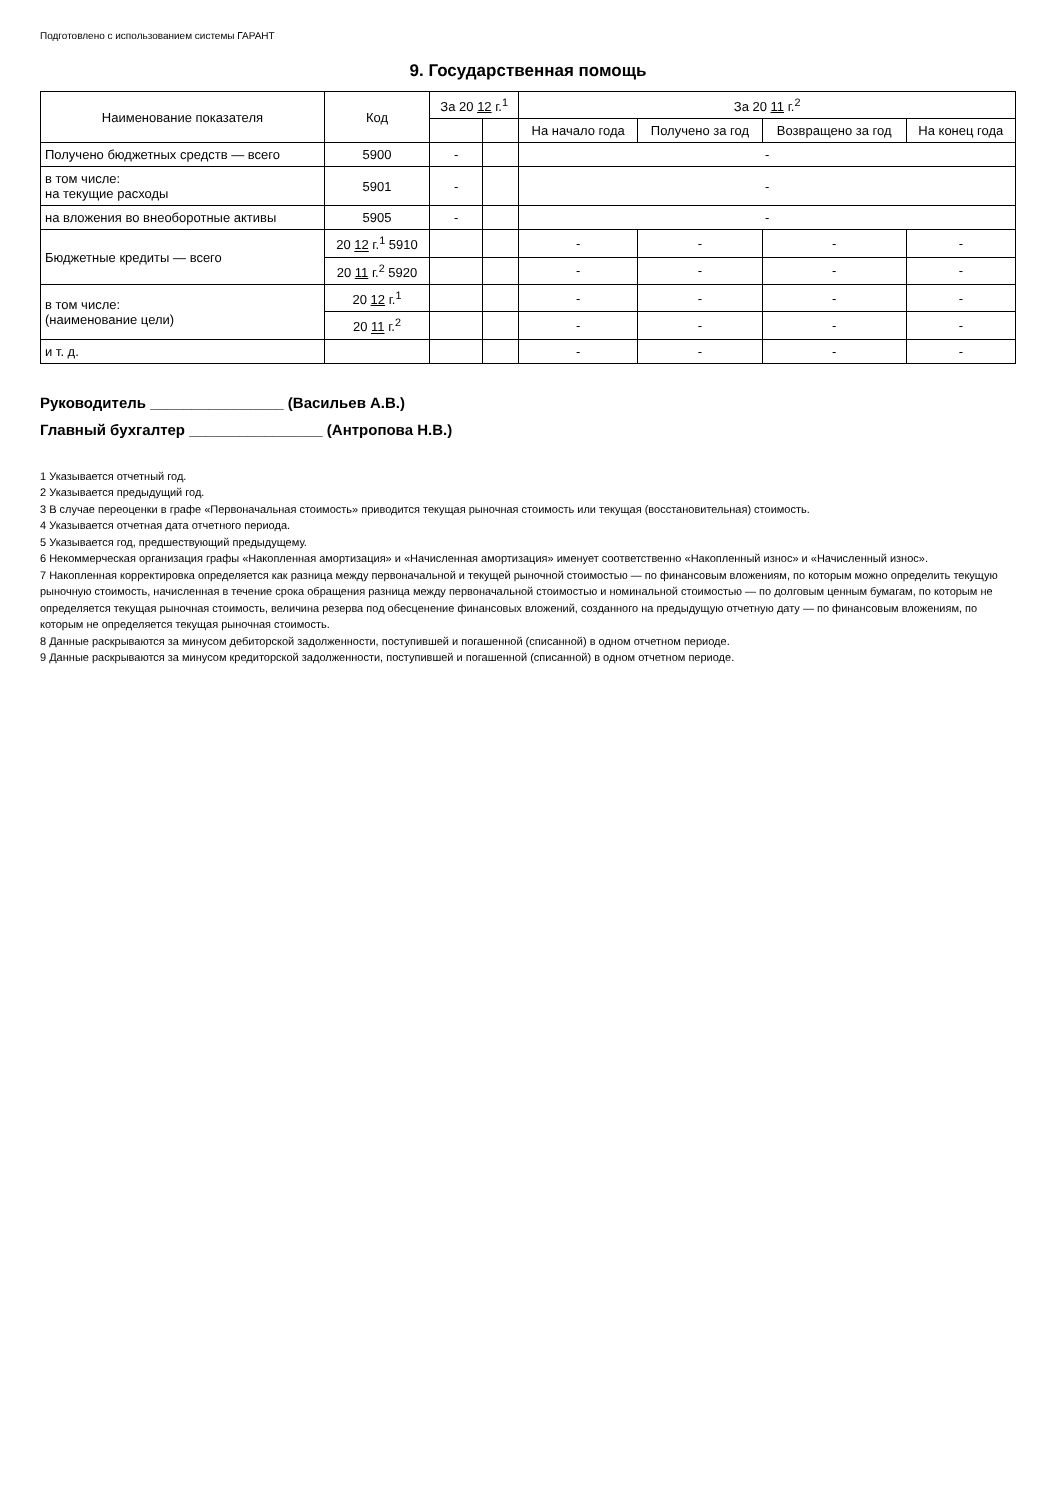Подготовлено с использованием системы ГАРАНТ
9. Государственная помощь
| Наименование показателя | Код | За 20 12 г.<sup>1</sup> | | За 20 11 г.<sup>2</sup> | | | |
| --- | --- | --- | --- | --- | --- | --- | --- |
| | | | | На начало года | Получено за год | Возвращено за год | На конец года |
| Получено бюджетных средств — всего | 5900 | - | | - | | | |
| в том числе: на текущие расходы | 5901 | - | | - | | | |
| на вложения во внеоборотные активы | 5905 | - | | - | | | |
| Бюджетные кредиты — всего | 20 12 г.<sup>1</sup> 5910 | | | - | - | - | - |
| | 20 11 г.<sup>2</sup> 5920 | | | - | - | - | - |
| в том числе: (наименование цели) | 20 12 г.<sup>1</sup> | | | - | - | - | - |
| | 20 11 г.<sup>2</sup> | | | - | - | - | - |
| и т. д. | | | | - | - | - | - |
Руководитель ________________ (Васильев А.В.)
Главный бухгалтер ________________ (Антропова Н.В.)
1 Указывается отчетный год.
2 Указывается предыдущий год.
3 В случае переоценки в графе «Первоначальная стоимость» приводится текущая рыночная стоимость или текущая (восстановительная) стоимость.
4 Указывается отчетная дата отчетного периода.
5 Указывается год, предшествующий предыдущему.
6 Некоммерческая организация графы «Накопленная амортизация» и «Начисленная амортизация» именует соответственно «Накопленный износ» и «Начисленный износ».
7 Накопленная корректировка определяется как разница между первоначальной и текущей рыночной стоимостью — по финансовым вложениям, по которым можно определить текущую рыночную стоимость, начисленная в течение срока обращения разница между первоначальной стоимостью и номинальной стоимостью — по долговым ценным бумагам, по которым не определяется текущая рыночная стоимость, величина резерва под обесценение финансовых вложений, созданного на предыдущую отчетную дату — по финансовым вложениям, по которым не определяется текущая рыночная стоимость.
8 Данные раскрываются за минусом дебиторской задолженности, поступившей и погашенной (списанной) в одном отчетном периоде.
9 Данные раскрываются за минусом кредиторской задолженности, поступившей и погашенной (списанной) в одном отчетном периоде.